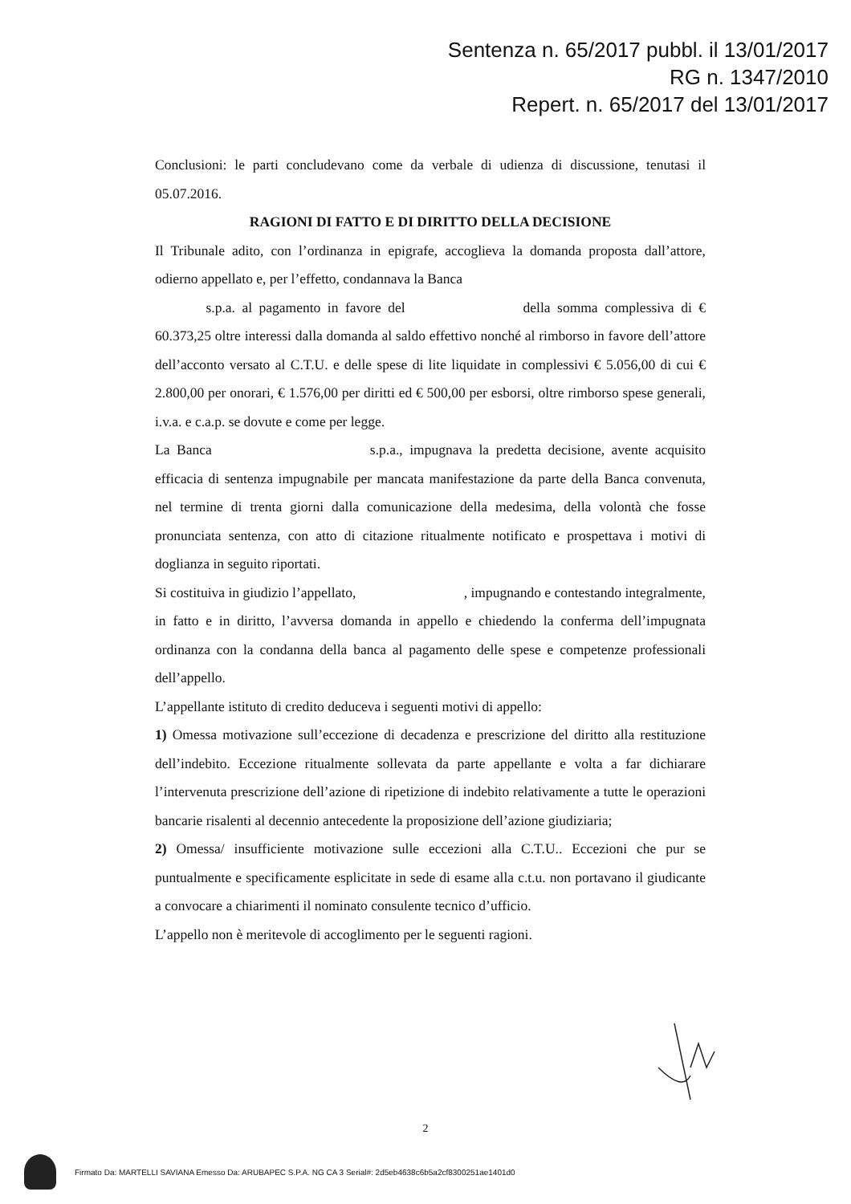Sentenza n. 65/2017 pubbl. il 13/01/2017
RG n. 1347/2010
Repert. n. 65/2017 del 13/01/2017
Conclusioni: le parti concludevano come da verbale di udienza di discussione, tenutasi il 05.07.2016.
RAGIONI DI FATTO E DI DIRITTO DELLA DECISIONE
Il Tribunale adito, con l’ordinanza in epigrafe, accoglieva la domanda proposta dall’attore, odierno appellato e, per l’effetto, condannava la Banca
s.p.a. al pagamento in favore del della somma complessiva di € 60.373,25 oltre interessi dalla domanda al saldo effettivo nonché al rimborso in favore dell’attore dell’acconto versato al C.T.U. e delle spese di lite liquidate in complessivi € 5.056,00 di cui € 2.800,00 per onorari, € 1.576,00 per diritti ed € 500,00 per esborsi, oltre rimborso spese generali, i.v.a. e c.a.p. se dovute e come per legge.
La Banca s.p.a., impugnava la predetta decisione, avente acquisito efficacia di sentenza impugnabile per mancata manifestazione da parte della Banca convenuta, nel termine di trenta giorni dalla comunicazione della medesima, della volontà che fosse pronunciata sentenza, con atto di citazione ritualmente notificato e prospettava i motivi di doglianza in seguito riportati.
Si costituiva in giudizio l’appellato, , impugnando e contestando integralmente, in fatto e in diritto, l’avversa domanda in appello e chiedendo la conferma dell’impugnata ordinanza con la condanna della banca al pagamento delle spese e competenze professionali dell’appello.
L’appellante istituto di credito deduceva i seguenti motivi di appello:
1) Omessa motivazione sull’eccezione di decadenza e prescrizione del diritto alla restituzione dell’indebito. Eccezione ritualmente sollevata da parte appellante e volta a far dichiarare l’intervenuta prescrizione dell’azione di ripetizione di indebito relativamente a tutte le operazioni bancarie risalenti al decennio antecedente la proposizione dell’azione giudiziaria;
2) Omessa/ insufficiente motivazione sulle eccezioni alla C.T.U.. Eccezioni che pur se puntualmente e specificamente esplicitate in sede di esame alla c.t.u. non portavano il giudicante a convocare a chiarimenti il nominato consulente tecnico d’ufficio.
L’appello non è meritevole di accoglimento per le seguenti ragioni.
2
Firmato Da: MARTELLI SAVIANA Emesso Da: ARUBAPEC S.P.A. NG CA 3 Serial#: 2d5eb4638c6b5a2cf8300251ae1401d0